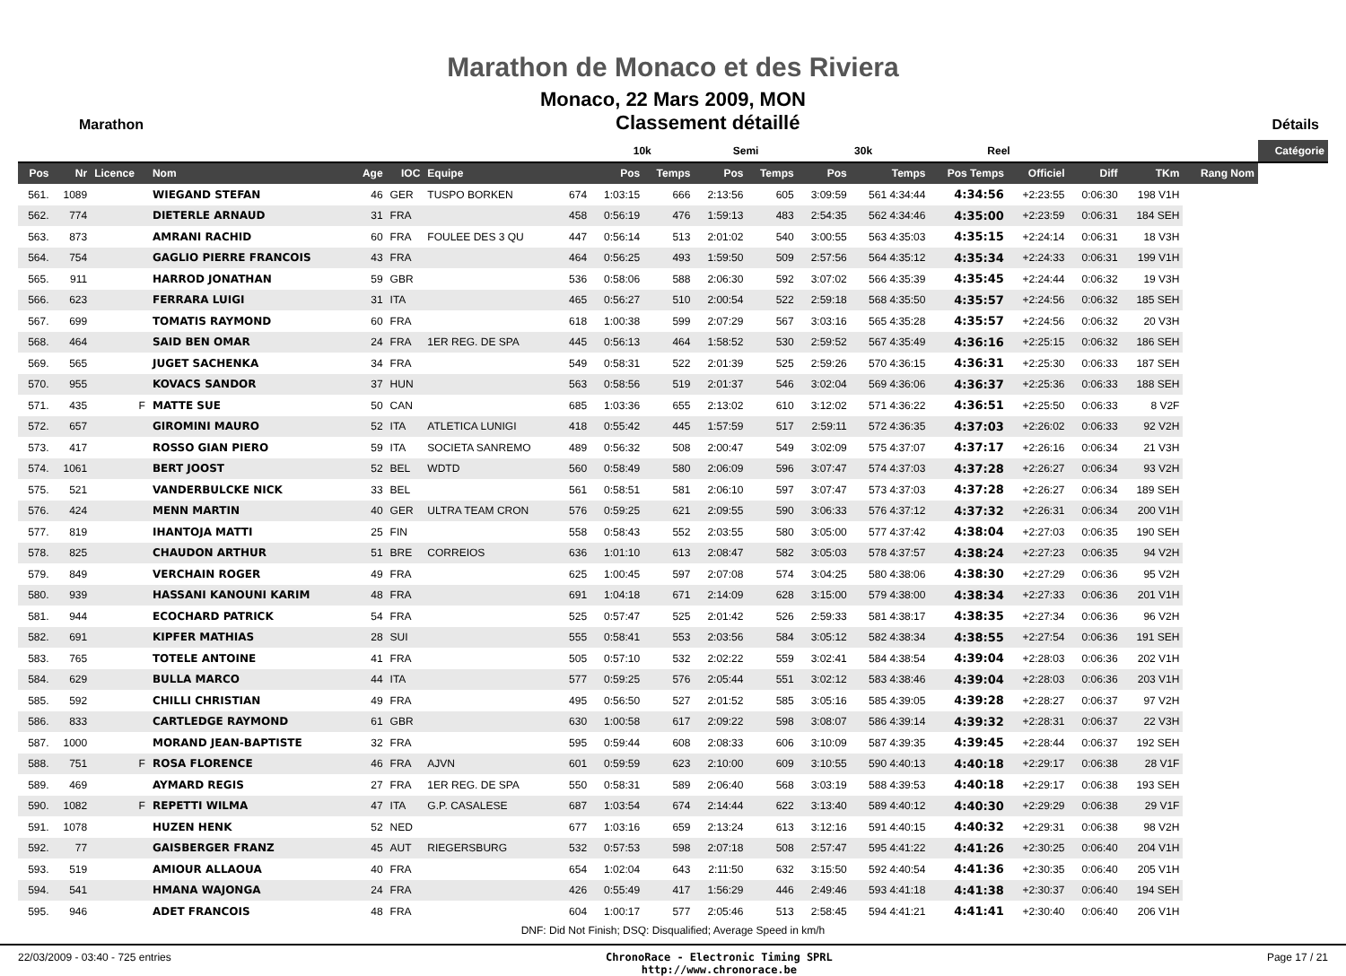Marathon de Monaco et des Riviera
Monaco, 22 Mars 2009, MON
Marathon Classement détaillé Détails
| | | | | | | | | 10k | | Semi | | 30k | | Reel | | | | | Catégorie |
| --- | --- | --- | --- | --- | --- | --- | --- | --- | --- | --- | --- | --- | --- | --- | --- | --- | --- | --- | --- |
| Pos | Nr | Licence | Nom | Age | IOC | Equipe | | Pos | Temps | Pos | Temps | Pos | Temps | Pos Temps | Officiel | Diff | TKm | Rang Nom | |
| 561. | 1089 | | WIEGAND STEFAN | 46 | GER | TUSPO BORKEN | 674 | 1:03:15 | 666 | 2:13:56 | 605 | 3:09:59 | 561 4:34:44 | 4:34:56 | +2:23:55 | 0:06:30 | 198 V1H | | |
| 562. | 774 | | DIETERLE ARNAUD | 31 | FRA | | 458 | 0:56:19 | 476 | 1:59:13 | 483 | 2:54:35 | 562 4:34:46 | 4:35:00 | +2:23:59 | 0:06:31 | 184 SEH | | |
| 563. | 873 | | AMRANI RACHID | 60 | FRA | FOULEE DES 3 QU | 447 | 0:56:14 | 513 | 2:01:02 | 540 | 3:00:55 | 563 4:35:03 | 4:35:15 | +2:24:14 | 0:06:31 | 18 V3H | | |
| 564. | 754 | | GAGLIO PIERRE FRANCOIS | 43 | FRA | | 464 | 0:56:25 | 493 | 1:59:50 | 509 | 2:57:56 | 564 4:35:12 | 4:35:34 | +2:24:33 | 0:06:31 | 199 V1H | | |
| 565. | 911 | | HARROD JONATHAN | 59 | GBR | | 536 | 0:58:06 | 588 | 2:06:30 | 592 | 3:07:02 | 566 4:35:39 | 4:35:45 | +2:24:44 | 0:06:32 | 19 V3H | | |
| 566. | 623 | | FERRARA LUIGI | 31 | ITA | | 465 | 0:56:27 | 510 | 2:00:54 | 522 | 2:59:18 | 568 4:35:50 | 4:35:57 | +2:24:56 | 0:06:32 | 185 SEH | | |
| 567. | 699 | | TOMATIS RAYMOND | 60 | FRA | | 618 | 1:00:38 | 599 | 2:07:29 | 567 | 3:03:16 | 565 4:35:28 | 4:35:57 | +2:24:56 | 0:06:32 | 20 V3H | | |
| 568. | 464 | | SAID BEN OMAR | 24 | FRA | 1ER REG. DE SPA | 445 | 0:56:13 | 464 | 1:58:52 | 530 | 2:59:52 | 567 4:35:49 | 4:36:16 | +2:25:15 | 0:06:32 | 186 SEH | | |
| 569. | 565 | | JUGET SACHENKA | 34 | FRA | | 549 | 0:58:31 | 522 | 2:01:39 | 525 | 2:59:26 | 570 4:36:15 | 4:36:31 | +2:25:30 | 0:06:33 | 187 SEH | | |
| 570. | 955 | | KOVACS SANDOR | 37 | HUN | | 563 | 0:58:56 | 519 | 2:01:37 | 546 | 3:02:04 | 569 4:36:06 | 4:36:37 | +2:25:36 | 0:06:33 | 188 SEH | | |
| 571. | 435 | F | MATTE SUE | 50 | CAN | | 685 | 1:03:36 | 655 | 2:13:02 | 610 | 3:12:02 | 571 4:36:22 | 4:36:51 | +2:25:50 | 0:06:33 | 8 V2F | | |
| 572. | 657 | | GIROMINI MAURO | 52 | ITA | ATLETICA LUNIGI | 418 | 0:55:42 | 445 | 1:57:59 | 517 | 2:59:11 | 572 4:36:35 | 4:37:03 | +2:26:02 | 0:06:33 | 92 V2H | | |
| 573. | 417 | | ROSSO GIAN PIERO | 59 | ITA | SOCIETA SANREMO | 489 | 0:56:32 | 508 | 2:00:47 | 549 | 3:02:09 | 575 4:37:07 | 4:37:17 | +2:26:16 | 0:06:34 | 21 V3H | | |
| 574. | 1061 | | BERT JOOST | 52 | BEL | WDTD | 560 | 0:58:49 | 580 | 2:06:09 | 596 | 3:07:47 | 574 4:37:03 | 4:37:28 | +2:26:27 | 0:06:34 | 93 V2H | | |
| 575. | 521 | | VANDERBULCKE NICK | 33 | BEL | | 561 | 0:58:51 | 581 | 2:06:10 | 597 | 3:07:47 | 573 4:37:03 | 4:37:28 | +2:26:27 | 0:06:34 | 189 SEH | | |
| 576. | 424 | | MENN MARTIN | 40 | GER | ULTRA TEAM CRON | 576 | 0:59:25 | 621 | 2:09:55 | 590 | 3:06:33 | 576 4:37:12 | 4:37:32 | +2:26:31 | 0:06:34 | 200 V1H | | |
| 577. | 819 | | IHANTOJA MATTI | 25 | FIN | | 558 | 0:58:43 | 552 | 2:03:55 | 580 | 3:05:00 | 577 4:37:42 | 4:38:04 | +2:27:03 | 0:06:35 | 190 SEH | | |
| 578. | 825 | | CHAUDON ARTHUR | 51 | BRE | CORREIOS | 636 | 1:01:10 | 613 | 2:08:47 | 582 | 3:05:03 | 578 4:37:57 | 4:38:24 | +2:27:23 | 0:06:35 | 94 V2H | | |
| 579. | 849 | | VERCHAIN ROGER | 49 | FRA | | 625 | 1:00:45 | 597 | 2:07:08 | 574 | 3:04:25 | 580 4:38:06 | 4:38:30 | +2:27:29 | 0:06:36 | 95 V2H | | |
| 580. | 939 | | HASSANI KANOUNI KARIM | 48 | FRA | | 691 | 1:04:18 | 671 | 2:14:09 | 628 | 3:15:00 | 579 4:38:00 | 4:38:34 | +2:27:33 | 0:06:36 | 201 V1H | | |
| 581. | 944 | | ECOCHARD PATRICK | 54 | FRA | | 525 | 0:57:47 | 525 | 2:01:42 | 526 | 2:59:33 | 581 4:38:17 | 4:38:35 | +2:27:34 | 0:06:36 | 96 V2H | | |
| 582. | 691 | | KIPFER MATHIAS | 28 | SUI | | 555 | 0:58:41 | 553 | 2:03:56 | 584 | 3:05:12 | 582 4:38:34 | 4:38:55 | +2:27:54 | 0:06:36 | 191 SEH | | |
| 583. | 765 | | TOTELE ANTOINE | 41 | FRA | | 505 | 0:57:10 | 532 | 2:02:22 | 559 | 3:02:41 | 584 4:38:54 | 4:39:04 | +2:28:03 | 0:06:36 | 202 V1H | | |
| 584. | 629 | | BULLA MARCO | 44 | ITA | | 577 | 0:59:25 | 576 | 2:05:44 | 551 | 3:02:12 | 583 4:38:46 | 4:39:04 | +2:28:03 | 0:06:36 | 203 V1H | | |
| 585. | 592 | | CHILLI CHRISTIAN | 49 | FRA | | 495 | 0:56:50 | 527 | 2:01:52 | 585 | 3:05:16 | 585 4:39:05 | 4:39:28 | +2:28:27 | 0:06:37 | 97 V2H | | |
| 586. | 833 | | CARTLEDGE RAYMOND | 61 | GBR | | 630 | 1:00:58 | 617 | 2:09:22 | 598 | 3:08:07 | 586 4:39:14 | 4:39:32 | +2:28:31 | 0:06:37 | 22 V3H | | |
| 587. | 1000 | | MORAND JEAN-BAPTISTE | 32 | FRA | | 595 | 0:59:44 | 608 | 2:08:33 | 606 | 3:10:09 | 587 4:39:35 | 4:39:45 | +2:28:44 | 0:06:37 | 192 SEH | | |
| 588. | 751 | F | ROSA FLORENCE | 46 | FRA | AJVN | 601 | 0:59:59 | 623 | 2:10:00 | 609 | 3:10:55 | 590 4:40:13 | 4:40:18 | +2:29:17 | 0:06:38 | 28 V1F | | |
| 589. | 469 | | AYMARD REGIS | 27 | FRA | 1ER REG. DE SPA | 550 | 0:58:31 | 589 | 2:06:40 | 568 | 3:03:19 | 588 4:39:53 | 4:40:18 | +2:29:17 | 0:06:38 | 193 SEH | | |
| 590. | 1082 | F | REPETTI WILMA | 47 | ITA | G.P. CASALESE | 687 | 1:03:54 | 674 | 2:14:44 | 622 | 3:13:40 | 589 4:40:12 | 4:40:30 | +2:29:29 | 0:06:38 | 29 V1F | | |
| 591. | 1078 | | HUZEN HENK | 52 | NED | | 677 | 1:03:16 | 659 | 2:13:24 | 613 | 3:12:16 | 591 4:40:15 | 4:40:32 | +2:29:31 | 0:06:38 | 98 V2H | | |
| 592. | 77 | | GAISBERGER FRANZ | 45 | AUT | RIEGERSBURG | 532 | 0:57:53 | 598 | 2:07:18 | 508 | 2:57:47 | 595 4:41:22 | 4:41:26 | +2:30:25 | 0:06:40 | 204 V1H | | |
| 593. | 519 | | AMIOUR ALLAOUA | 40 | FRA | | 654 | 1:02:04 | 643 | 2:11:50 | 632 | 3:15:50 | 592 4:40:54 | 4:41:36 | +2:30:35 | 0:06:40 | 205 V1H | | |
| 594. | 541 | | HMANA WAJONGA | 24 | FRA | | 426 | 0:55:49 | 417 | 1:56:29 | 446 | 2:49:46 | 593 4:41:18 | 4:41:38 | +2:30:37 | 0:06:40 | 194 SEH | | |
| 595. | 946 | | ADET FRANCOIS | 48 | FRA | | 604 | 1:00:17 | 577 | 2:05:46 | 513 | 2:58:45 | 594 4:41:21 | 4:41:41 | +2:30:40 | 0:06:40 | 206 V1H | | |
DNF: Did Not Finish; DSQ: Disqualified; Average Speed in km/h
22/03/2009 - 03:40 - 725 entries ChronoRace - Electronic Timing SPRL
http://www.chronorace.be Page 17 / 21